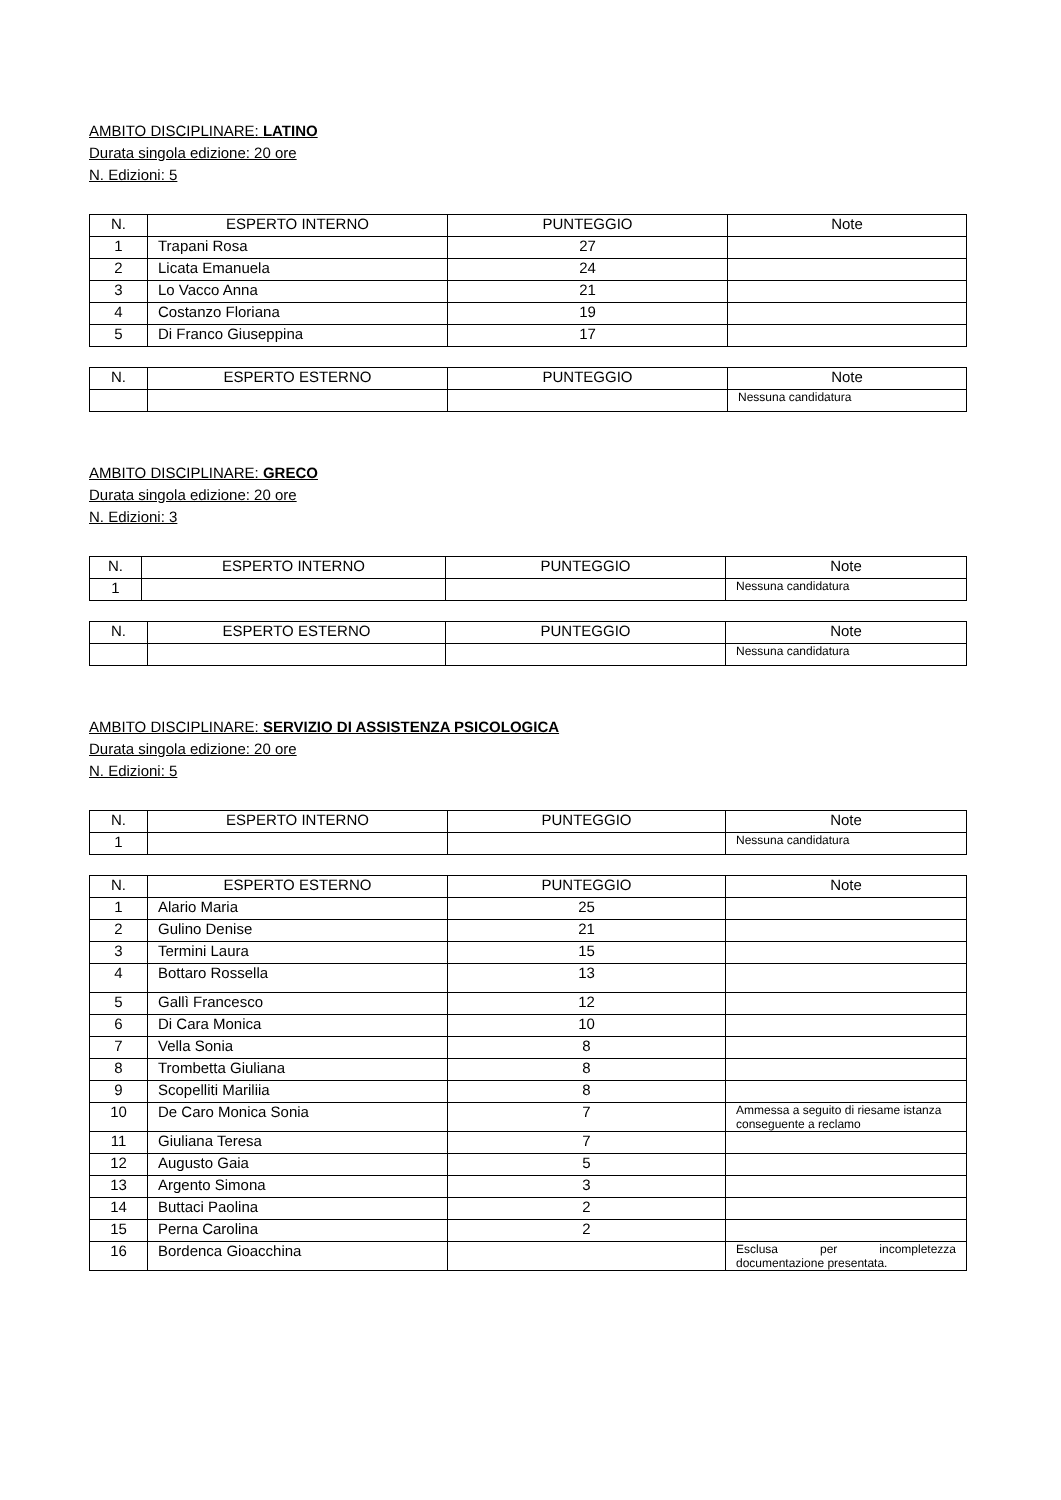AMBITO DISCIPLINARE: LATINO
Durata singola edizione: 20 ore
N. Edizioni: 5
| N. | ESPERTO INTERNO | PUNTEGGIO | Note |
| --- | --- | --- | --- |
| 1 | Trapani Rosa | 27 | |
| 2 | Licata Emanuela | 24 | |
| 3 | Lo Vacco Anna | 21 | |
| 4 | Costanzo Floriana | 19 | |
| 5 | Di Franco Giuseppina | 17 | |
| N. | ESPERTO ESTERNO | PUNTEGGIO | Note |
| --- | --- | --- | --- |
| | | | Nessuna candidatura |
AMBITO DISCIPLINARE: GRECO
Durata singola edizione: 20 ore
N. Edizioni: 3
| N. | ESPERTO INTERNO | PUNTEGGIO | Note |
| --- | --- | --- | --- |
| 1 | | | Nessuna candidatura |
| N. | ESPERTO ESTERNO | PUNTEGGIO | Note |
| --- | --- | --- | --- |
| | | | Nessuna candidatura |
AMBITO DISCIPLINARE: SERVIZIO DI ASSISTENZA PSICOLOGICA
Durata singola edizione: 20 ore
N. Edizioni: 5
| N. | ESPERTO INTERNO | PUNTEGGIO | Note |
| --- | --- | --- | --- |
| 1 | | | Nessuna candidatura |
| N. | ESPERTO ESTERNO | PUNTEGGIO | Note |
| --- | --- | --- | --- |
| 1 | Alario Maria | 25 | |
| 2 | Gulino Denise | 21 | |
| 3 | Termini Laura | 15 | |
| 4 | Bottaro Rossella | 13 | |
| 5 | Gallì Francesco | 12 | |
| 6 | Di Cara Monica | 10 | |
| 7 | Vella Sonia | 8 | |
| 8 | Trombetta Giuliana | 8 | |
| 9 | Scopelliti Mariliia | 8 | |
| 10 | De Caro Monica Sonia | 7 | Ammessa a seguito di riesame istanza conseguente a reclamo |
| 11 | Giuliana Teresa | 7 | |
| 12 | Augusto Gaia | 5 | |
| 13 | Argento Simona | 3 | |
| 14 | Buttaci Paolina | 2 | |
| 15 | Perna Carolina | 2 | |
| 16 | Bordenca Gioacchina | | Esclusa per incompletezza documentazione presentata. |